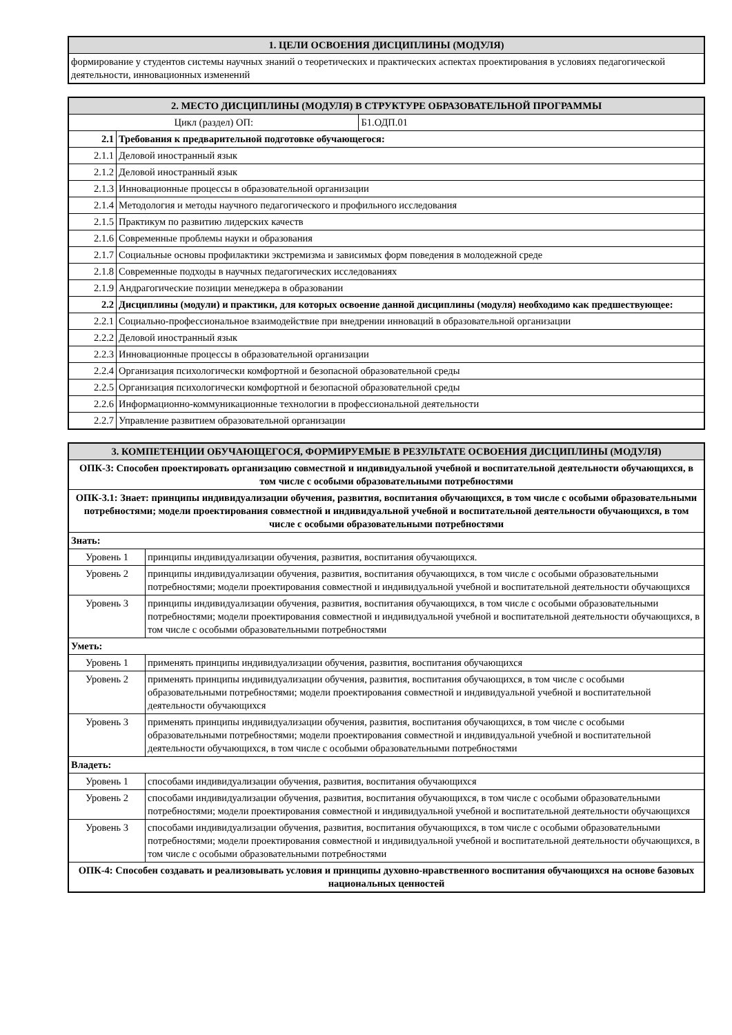| 1. ЦЕЛИ ОСВОЕНИЯ ДИСЦИПЛИНЫ (МОДУЛЯ) |
| --- |
| формирование у студентов системы научных знаний о теоретических и практических аспектах проектирования в условиях педагогической деятельности, инновационных изменений |
| 2. МЕСТО ДИСЦИПЛИНЫ (МОДУЛЯ) В СТРУКТУРЕ ОБРАЗОВАТЕЛЬНОЙ ПРОГРАММЫ | | |
| --- | --- | --- |
| Цикл (раздел) ОП: | | Б1.ОДП.01 |
| 2.1 | Требования к предварительной подготовке обучающегося: | |
| 2.1.1 | Деловой иностранный язык | |
| 2.1.2 | Деловой иностранный язык | |
| 2.1.3 | Инновационные процессы в образовательной организации | |
| 2.1.4 | Методология и методы научного педагогического и профильного исследования | |
| 2.1.5 | Практикум по развитию лидерских качеств | |
| 2.1.6 | Современные проблемы науки и образования | |
| 2.1.7 | Социальные основы профилактики экстремизма и зависимых форм поведения в молодежной среде | |
| 2.1.8 | Современные подходы в научных педагогических исследованиях | |
| 2.1.9 | Андрагогические позиции менеджера в образовании | |
| 2.2 | Дисциплины (модули) и практики, для которых освоение данной дисциплины (модуля) необходимо как предшествующее: | |
| 2.2.1 | Социально-профессиональное взаимодействие при внедрении инноваций в образовательной организации | |
| 2.2.2 | Деловой иностранный язык | |
| 2.2.3 | Инновационные процессы в образовательной организации | |
| 2.2.4 | Организация психологически комфортной и безопасной образовательной среды | |
| 2.2.5 | Организация психологически комфортной и безопасной образовательной среды | |
| 2.2.6 | Информационно-коммуникационные технологии в профессиональной деятельности | |
| 2.2.7 | Управление развитием образовательной организации | |
| 3. КОМПЕТЕНЦИИ ОБУЧАЮЩЕГОСЯ, ФОРМИРУЕМЫЕ В РЕЗУЛЬТАТЕ ОСВОЕНИЯ ДИСЦИПЛИНЫ (МОДУЛЯ) | |
| --- | --- |
| ОПК-3: Способен проектировать организацию совместной и индивидуальной учебной и воспитательной деятельности обучающихся, в том числе с особыми образовательными потребностями | |
| ОПК-3.1: Знает: принципы индивидуализации обучения, развития, воспитания обучающихся, в том числе с особыми образовательными потребностями; модели проектирования совместной и индивидуальной учебной и воспитательной деятельности обучающихся, в том числе с особыми образовательными потребностями | |
| Знать: | |
| Уровень 1 | принципы индивидуализации обучения, развития, воспитания обучающихся. |
| Уровень 2 | принципы индивидуализации обучения, развития, воспитания обучающихся, в том числе с особыми образовательными потребностями; модели проектирования совместной и индивидуальной учебной и воспитательной деятельности обучающихся |
| Уровень 3 | принципы индивидуализации обучения, развития, воспитания обучающихся, в том числе с особыми образовательными потребностями; модели проектирования совместной и индивидуальной учебной и воспитательной деятельности обучающихся, в том числе с особыми образовательными потребностями |
| Уметь: | |
| Уровень 1 | применять принципы индивидуализации обучения, развития, воспитания обучающихся |
| Уровень 2 | применять принципы индивидуализации обучения, развития, воспитания обучающихся, в том числе с особыми образовательными потребностями; модели проектирования совместной и индивидуальной учебной и воспитательной деятельности обучающихся |
| Уровень 3 | применять принципы индивидуализации обучения, развития, воспитания обучающихся, в том числе с особыми образовательными потребностями; модели проектирования совместной и индивидуальной учебной и воспитательной деятельности обучающихся, в том числе с особыми образовательными потребностями |
| Владеть: | |
| Уровень 1 | способами индивидуализации обучения, развития, воспитания обучающихся |
| Уровень 2 | способами индивидуализации обучения, развития, воспитания обучающихся, в том числе с особыми образовательными потребностями; модели проектирования совместной и индивидуальной учебной и воспитательной деятельности обучающихся |
| Уровень 3 | способами индивидуализации обучения, развития, воспитания обучающихся, в том числе с особыми образовательными потребностями; модели проектирования совместной и индивидуальной учебной и воспитательной деятельности обучающихся, в том числе с особыми образовательными потребностями |
| ОПК-4: Способен создавать и реализовывать условия и принципы духовно-нравственного воспитания обучающихся на основе базовых национальных ценностей | |